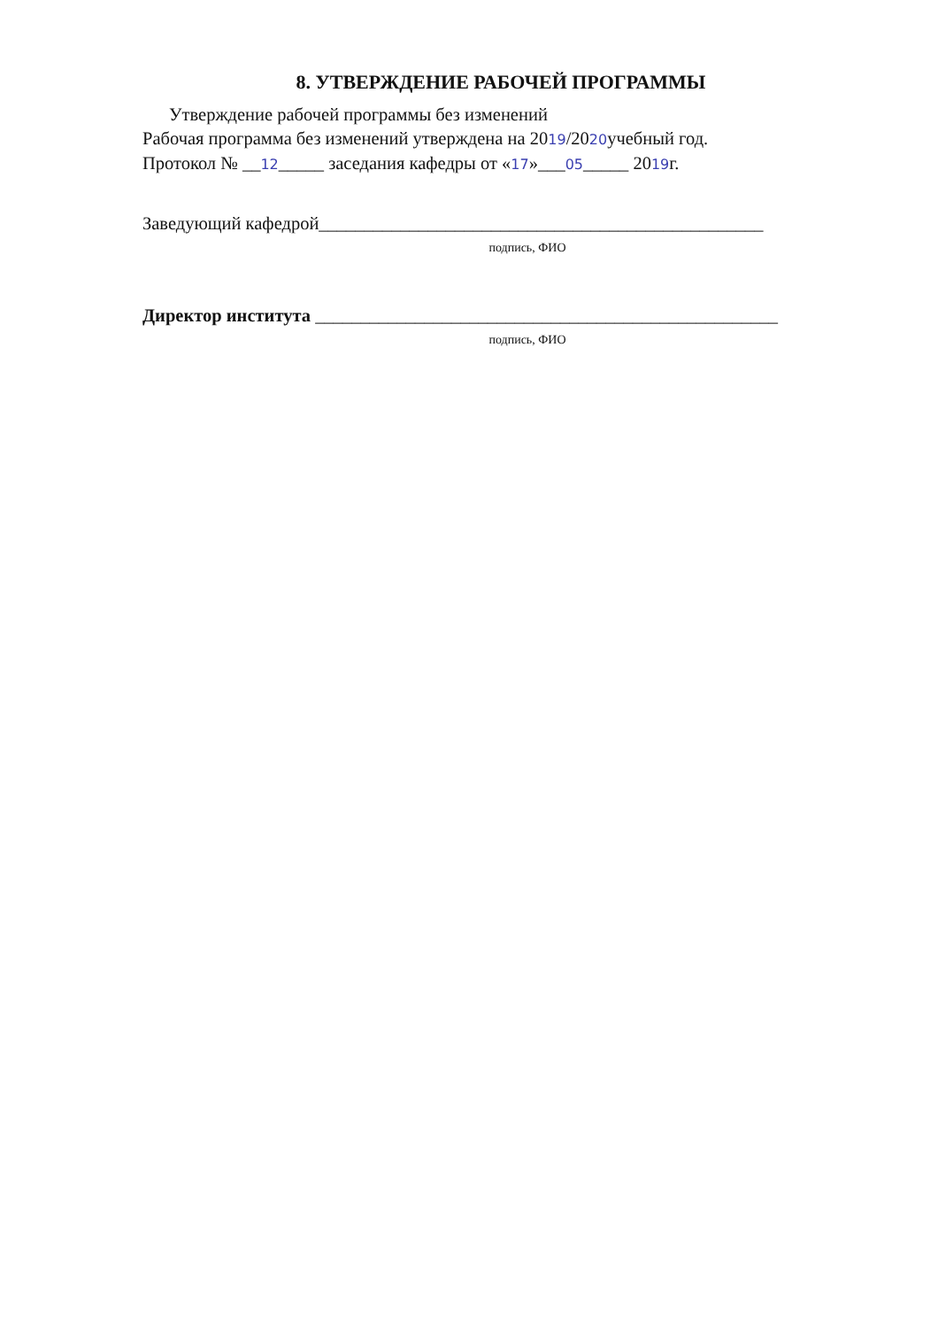8. УТВЕРЖДЕНИЕ РАБОЧЕЙ ПРОГРАММЫ
Утверждение рабочей программы без изменений
Рабочая программа без изменений утверждена на 2019/2020учебный год.
Протокол № __12_____ заседания кафедры от «17»___05_____ 2019г.
Заведующий кафедрой_________________________________________________
подпись, ФИО
Директор института ___________________________________________________
подпись, ФИО